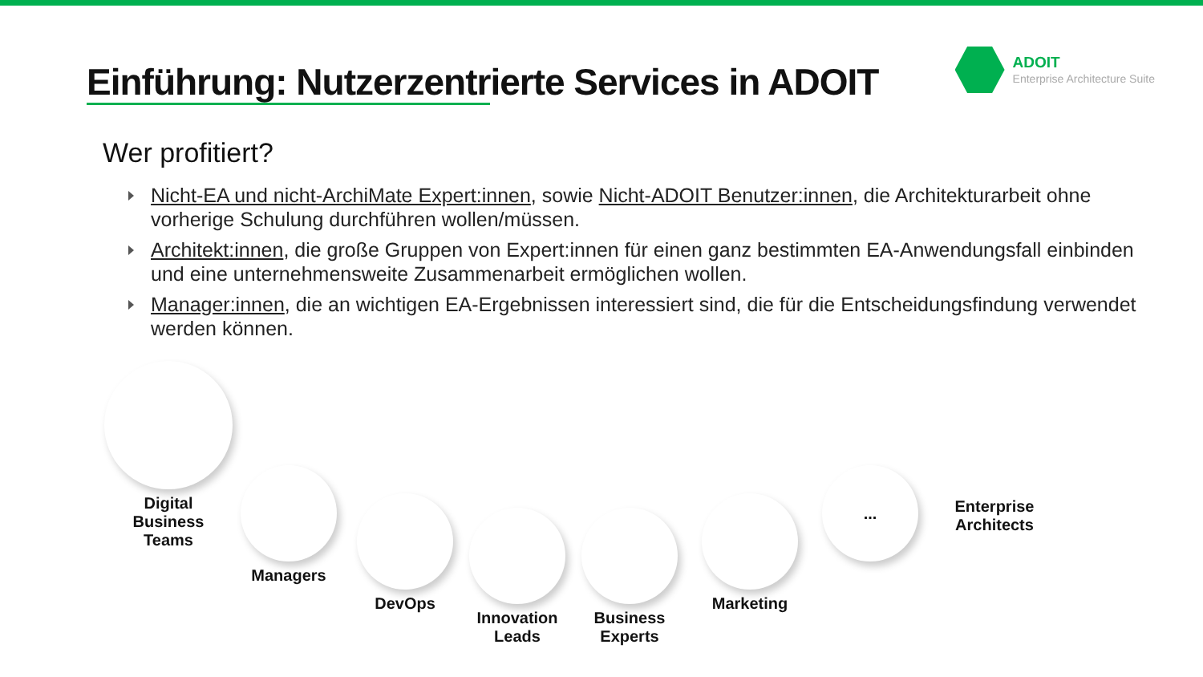Einführung: Nutzerzentrierte Services in ADOIT
ADOIT
Enterprise Architecture Suite
Wer profitiert?
Nicht-EA und nicht-ArchiMate Expert:innen, sowie Nicht-ADOIT Benutzer:innen, die Architekturarbeit ohne vorherige Schulung durchführen wollen/müssen.
Architekt:innen, die große Gruppen von Expert:innen für einen ganz bestimmten EA-Anwendungsfall einbinden und eine unternehmensweite Zusammenarbeit ermöglichen wollen.
Manager:innen, die an wichtigen EA-Ergebnissen interessiert sind, die für die Entscheidungsfindung verwendet werden können.
Digital
Business
Teams
Managers
DevOps
Innovation
Leads
Business
Experts
Marketing
...
Enterprise
Architects